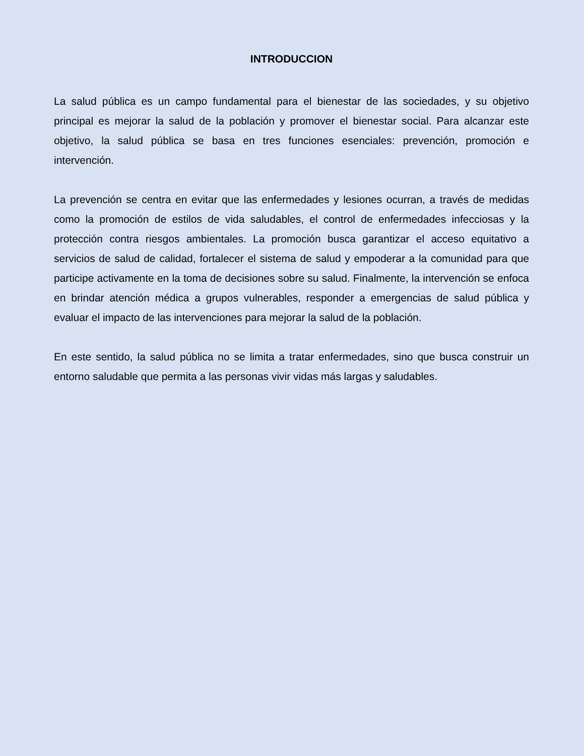INTRODUCCION
La salud pública es un campo fundamental para el bienestar de las sociedades, y su objetivo principal es mejorar la salud de la población y promover el bienestar social. Para alcanzar este objetivo, la salud pública se basa en tres funciones esenciales: prevención, promoción e intervención.
La prevención se centra en evitar que las enfermedades y lesiones ocurran, a través de medidas como la promoción de estilos de vida saludables, el control de enfermedades infecciosas y la protección contra riesgos ambientales. La promoción busca garantizar el acceso equitativo a servicios de salud de calidad, fortalecer el sistema de salud y empoderar a la comunidad para que participe activamente en la toma de decisiones sobre su salud. Finalmente, la intervención se enfoca en brindar atención médica a grupos vulnerables, responder a emergencias de salud pública y evaluar el impacto de las intervenciones para mejorar la salud de la población.
En este sentido, la salud pública no se limita a tratar enfermedades, sino que busca construir un entorno saludable que permita a las personas vivir vidas más largas y saludables.